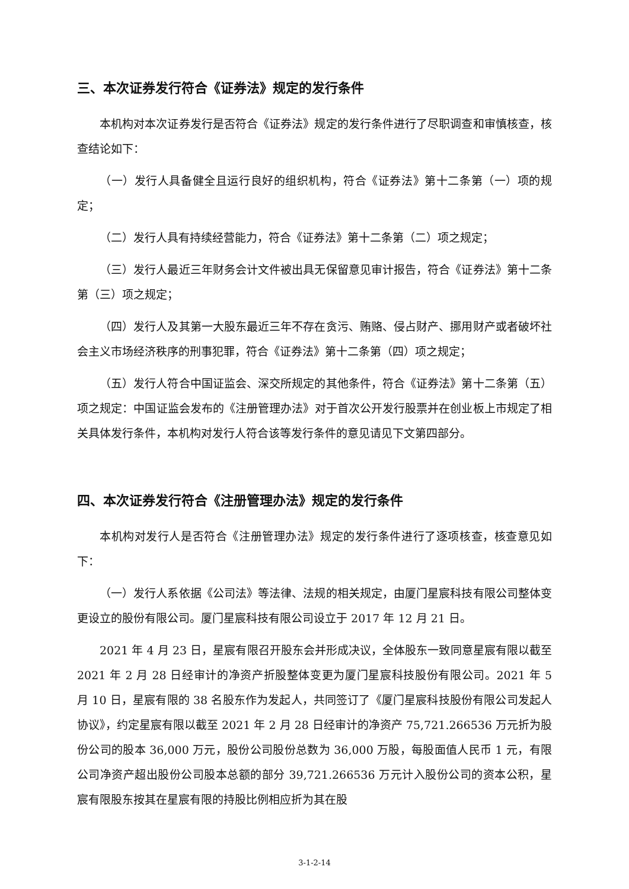三、本次证券发行符合《证券法》规定的发行条件
本机构对本次证券发行是否符合《证券法》规定的发行条件进行了尽职调查和审慎核查，核查结论如下：
（一）发行人具备健全且运行良好的组织机构，符合《证券法》第十二条第（一）项的规定；
（二）发行人具有持续经营能力，符合《证券法》第十二条第（二）项之规定；
（三）发行人最近三年财务会计文件被出具无保留意见审计报告，符合《证券法》第十二条第（三）项之规定；
（四）发行人及其第一大股东最近三年不存在贪污、贿赂、侵占财产、挪用财产或者破坏社会主义市场经济秩序的刑事犯罪，符合《证券法》第十二条第（四）项之规定；
（五）发行人符合中国证监会、深交所规定的其他条件，符合《证券法》第十二条第（五）项之规定：中国证监会发布的《注册管理办法》对于首次公开发行股票并在创业板上市规定了相关具体发行条件，本机构对发行人符合该等发行条件的意见请见下文第四部分。
四、本次证券发行符合《注册管理办法》规定的发行条件
本机构对发行人是否符合《注册管理办法》规定的发行条件进行了逐项核查，核查意见如下：
（一）发行人系依据《公司法》等法律、法规的相关规定，由厦门星宸科技有限公司整体变更设立的股份有限公司。厦门星宸科技有限公司设立于 2017 年 12 月 21 日。
2021 年 4 月 23 日，星宸有限召开股东会并形成决议，全体股东一致同意星宸有限以截至 2021 年 2 月 28 日经审计的净资产折股整体变更为厦门星宸科技股份有限公司。2021 年 5 月 10 日，星宸有限的 38 名股东作为发起人，共同签订了《厦门星宸科技股份有限公司发起人协议》，约定星宸有限以截至 2021 年 2 月 28 日经审计的净资产 75,721.266536 万元折为股份公司的股本 36,000 万元，股份公司股份总数为 36,000 万股，每股面值人民币 1 元，有限公司净资产超出股份公司股本总额的部分 39,721.266536 万元计入股份公司的资本公积，星宸有限股东按其在星宸有限的持股比例相应折为其在股
3-1-2-14